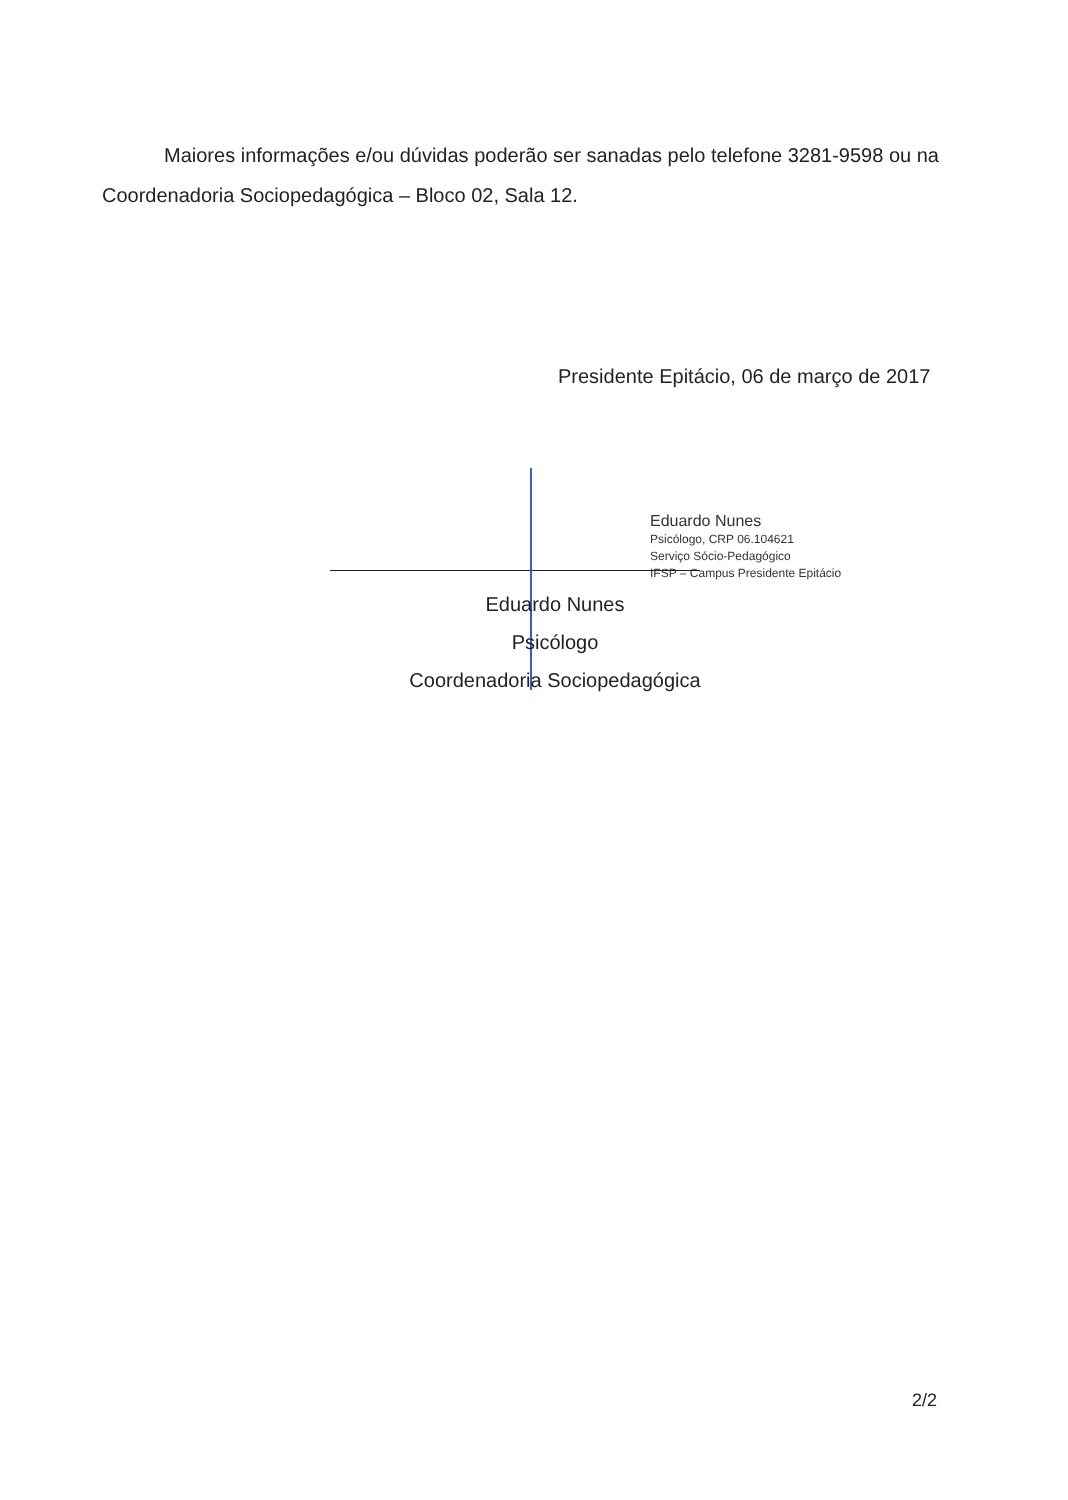Maiores informações e/ou dúvidas poderão ser sanadas pelo telefone 3281-9598 ou na Coordenadoria Sociopedagógica – Bloco 02, Sala 12.
Presidente Epitácio, 06 de março de 2017
Eduardo Nunes
Psicólogo, CRP 06.104621
Serviço Sócio-Pedagógico
IFSP – Campus Presidente Epitácio
Eduardo Nunes
Psicólogo
Coordenadoria Sociopedagógica
2/2